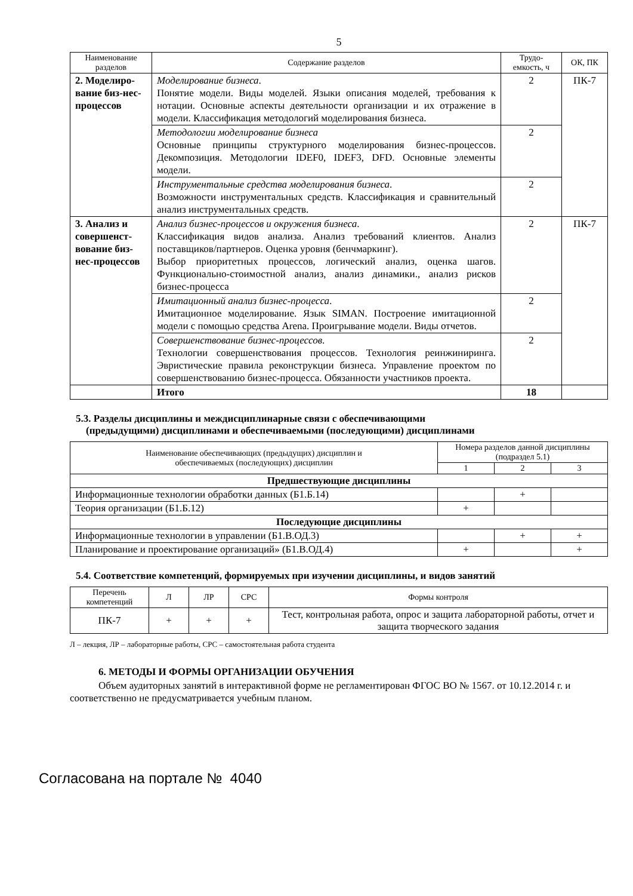5
| Наименование разделов | Содержание разделов | Трудо-емкость, ч | ОК, ПК |
| --- | --- | --- | --- |
| 2. Моделиро-вание биз-нес-процессов | Моделирование бизнеса . Понятие модели. Виды моделей. Языки описания моделей, требования к нотации. Основные аспекты деятельности организации и их отражение в модели. Классификация методологий моделирования бизнеса. | 2 | ПК-7 |
| | Методологии моделирование бизнеса Основные принципы структурного моделирования бизнес-процессов. Декомпозиция. Методологии IDEF0, IDEF3, DFD. Основные элементы модели. | 2 | |
| | Инструментальные средства моделирования бизнеса . Возможности инструментальных средств. Классификация и сравнительный анализ инструментальных средств. | 2 | |
| 3. Анализ и совершенст-вование биз-нес-процессов | Анализ бизнес-процессов и окружения бизнеса . Классификация видов анализа. Анализ требований клиентов. Анализ поставщиков/партнеров. Оценка уровня (бенчмаркинг). Выбор приоритетных процессов, логический анализ, оценка шагов. Функционально-стоимостной анализ, анализ динамики., анализ рисков бизнес-процесса | 2 | ПК-7 |
| | Имитационный анализ бизнес-процесса . Имитационное моделирование. Язык SIMAN. Построение имитационной модели с помощью средства Arena. Проигрывание модели. Виды отчетов. | 2 | |
| | Совершенствование бизнес-процессов . Технологии совершенствования процессов. Технология реинжиниринга. Эвристические правила реконструкции бизнеса. Управление проектом по совершенствованию бизнес-процесса. Обязанности участников проекта. | 2 | |
| | Итого | 18 | |
5.3. Разделы дисциплины и междисциплинарные связи с обеспечивающими
(предыдущими) дисциплинами и обеспечиваемыми (последующими) дисциплинами
| Наименование обеспечивающих (предыдущих) дисциплин и обеспечиваемых (последующих) дисциплин | Номера разделов данной дисциплины (подраздел 5.1) | | |
| --- | --- | --- | --- |
| | 1 | 2 | 3 |
| Предшествующие дисциплины | | | |
| Информационные технологии обработки данных (Б1.Б.14) | | + | |
| Теория организации (Б1.Б.12) | + | | |
| Последующие дисциплины | | | |
| Информационные технологии в управлении (Б1.В.ОД.3) | | + | + |
| Планирование и проектирование организаций» (Б1.В.ОД.4) | + | | + |
5.4. Соответствие компетенций, формируемых при изучении дисциплины, и видов занятий
| Перечень компетенций | Л | ЛР | СРС | Формы контроля |
| --- | --- | --- | --- | --- |
| ПК-7 | + | + | + | Тест, контрольная работа, опрос и защита лабораторной работы, отчет и защита творческого задания |
Л – лекция, ЛР – лабораторные работы, СРС – самостоятельная работа студента
6. МЕТОДЫ И ФОРМЫ ОРГАНИЗАЦИИ ОБУЧЕНИЯ
Объем аудиторных занятий в интерактивной форме не регламентирован ФГОС ВО № 1567. от 10.12.2014 г. и соответственно не предусматривается учебным планом.
Согласована на портале № 4040